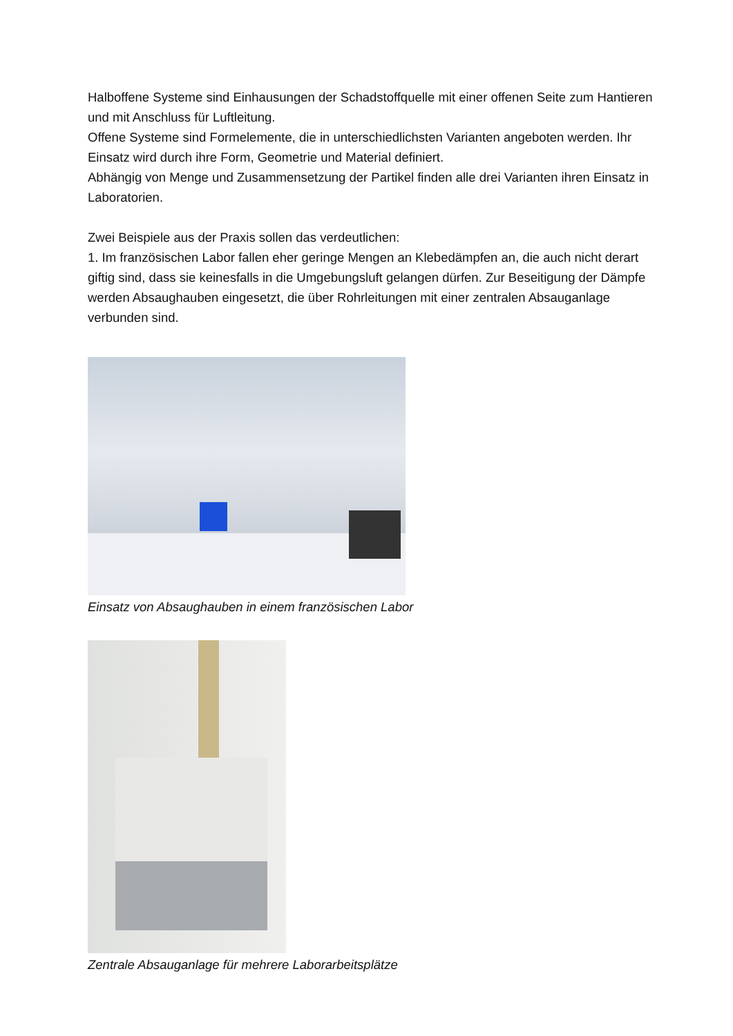Halboffene Systeme sind Einhausungen der Schadstoffquelle mit einer offenen Seite zum Hantieren und mit Anschluss für Luftleitung.
Offene Systeme sind Formelemente, die in unterschiedlichsten Varianten angeboten werden. Ihr Einsatz wird durch ihre Form, Geometrie und Material definiert.
Abhängig von Menge und Zusammensetzung der Partikel finden alle drei Varianten ihren Einsatz in Laboratorien.
Zwei Beispiele aus der Praxis sollen das verdeutlichen:
1. Im französischen Labor fallen eher geringe Mengen an Klebedämpfen an, die auch nicht derart giftig sind, dass sie keinesfalls in die Umgebungsluft gelangen dürfen. Zur Beseitigung der Dämpfe werden Absaughauben eingesetzt, die über Rohrleitungen mit einer zentralen Absauganlage verbunden sind.
Einsatz von Absaughauben in einem französischen Labor
Zentrale Absauganlage für mehrere Laborarbeitsplätze